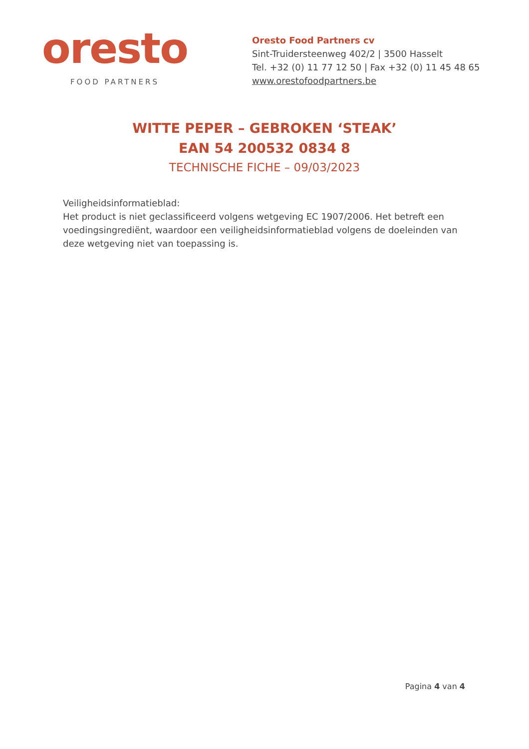oresto
FOOD PARTNERS
Oresto Food Partners cv
Sint-Truidersteenweg 402/2 | 3500 Hasselt
Tel. +32 (0) 11 77 12 50 | Fax +32 (0) 11 45 48 65
www.orestofoodpartners.be
WITTE PEPER – GEBROKEN ‘STEAK’
EAN 54 200532 0834 8
TECHNISCHE FICHE – 09/03/2023
Veiligheidsinformatieblad:
Het product is niet geclassificeerd volgens wetgeving EC 1907/2006. Het betreft een voedingsingrediënt, waardoor een veiligheidsinformatieblad volgens de doeleinden van deze wetgeving niet van toepassing is.
Pagina 4 van 4